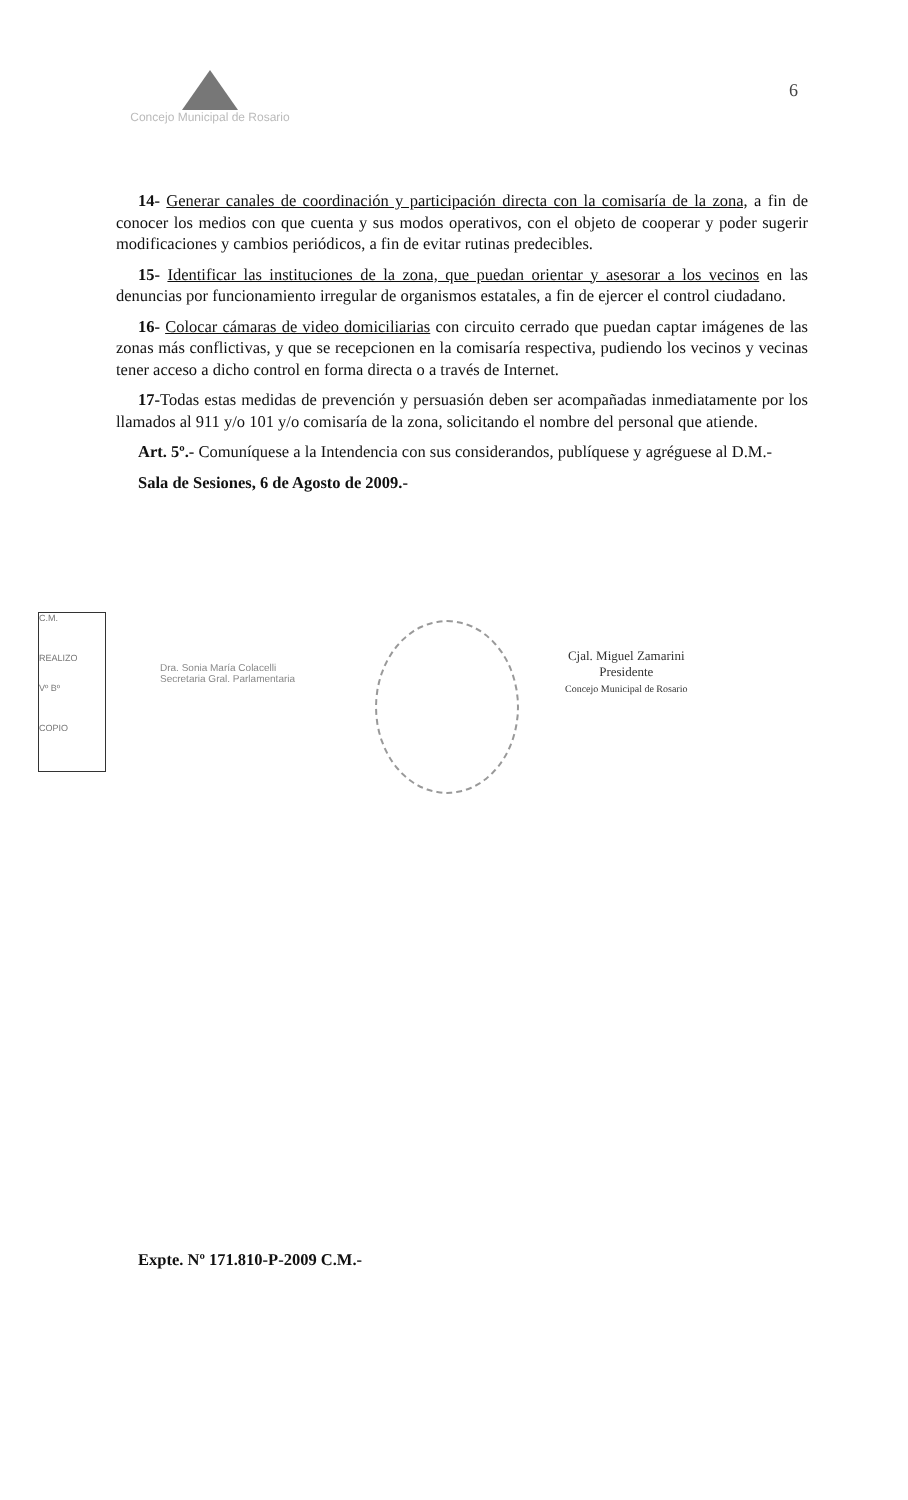Concejo Municipal de Rosario
6
14- Generar canales de coordinación y participación directa con la comisaría de la zona, a fin de conocer los medios con que cuenta y sus modos operativos, con el objeto de cooperar y poder sugerir modificaciones y cambios periódicos, a fin de evitar rutinas predecibles.
15- Identificar las instituciones de la zona, que puedan orientar y asesorar a los vecinos en las denuncias por funcionamiento irregular de organismos estatales, a fin de ejercer el control ciudadano.
16- Colocar cámaras de video domiciliarias con circuito cerrado que puedan captar imágenes de las zonas más conflictivas, y que se recepcionen en la comisaría respectiva, pudiendo los vecinos y vecinas tener acceso a dicho control en forma directa o a través de Internet.
17-Todas estas medidas de prevención y persuasión deben ser acompañadas inmediatamente por los llamados al 911 y/o 101 y/o comisaría de la zona, solicitando el nombre del personal que atiende.
Art. 5º.- Comuníquese a la Intendencia con sus considerandos, publíquese y agréguese al D.M.-
Sala de Sesiones, 6 de Agosto de 2009.-
C.M.
REALIZO
Vº Bº
COPIO
Dra. Sonia María Colacelli
Secretaria Gral. Parlamentaria
Cjal. Miguel Zamarini
Presidente
Concejo Municipal de Rosario
Expte. Nº 171.810-P-2009 C.M.-